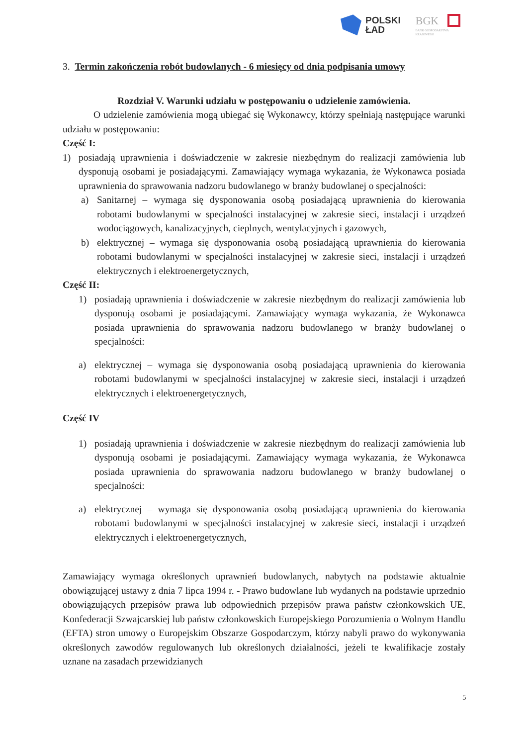POLSKI
ŁAD
BGK
BANK GOSPODARSTWA
KRAJOWEGO
3. Termin zakończenia robót budowlanych - 6 miesięcy od dnia podpisania umowy
Rozdział V. Warunki udziału w postępowaniu o udzielenie zamówienia.
O udzielenie zamówienia mogą ubiegać się Wykonawcy, którzy spełniają następujące warunki udziału w postępowaniu:
Część I:
1) posiadają uprawnienia i doświadczenie w zakresie niezbędnym do realizacji zamówienia lub dysponują osobami je posiadającymi. Zamawiający wymaga wykazania, że Wykonawca posiada uprawnienia do sprawowania nadzoru budowlanego w branży budowlanej o specjalności:
a) Sanitarnej – wymaga się dysponowania osobą posiadającą uprawnienia do kierowania robotami budowlanymi w specjalności instalacyjnej w zakresie sieci, instalacji i urządzeń wodociągowych, kanalizacyjnych, cieplnych, wentylacyjnych i gazowych,
b) elektrycznej – wymaga się dysponowania osobą posiadającą uprawnienia do kierowania robotami budowlanymi w specjalności instalacyjnej w zakresie sieci, instalacji i urządzeń elektrycznych i elektroenergetycznych,
Część II:
1) posiadają uprawnienia i doświadczenie w zakresie niezbędnym do realizacji zamówienia lub dysponują osobami je posiadającymi. Zamawiający wymaga wykazania, że Wykonawca posiada uprawnienia do sprawowania nadzoru budowlanego w branży budowlanej o specjalności:
a) elektrycznej – wymaga się dysponowania osobą posiadającą uprawnienia do kierowania robotami budowlanymi w specjalności instalacyjnej w zakresie sieci, instalacji i urządzeń elektrycznych i elektroenergetycznych,
Część IV
1) posiadają uprawnienia i doświadczenie w zakresie niezbędnym do realizacji zamówienia lub dysponują osobami je posiadającymi. Zamawiający wymaga wykazania, że Wykonawca posiada uprawnienia do sprawowania nadzoru budowlanego w branży budowlanej o specjalności:
a) elektrycznej – wymaga się dysponowania osobą posiadającą uprawnienia do kierowania robotami budowlanymi w specjalności instalacyjnej w zakresie sieci, instalacji i urządzeń elektrycznych i elektroenergetycznych,
Zamawiający wymaga określonych uprawnień budowlanych, nabytych na podstawie aktualnie obowiązującej ustawy z dnia 7 lipca 1994 r. - Prawo budowlane lub wydanych na podstawie uprzednio obowiązujących przepisów prawa lub odpowiednich przepisów prawa państw członkowskich UE, Konfederacji Szwajcarskiej lub państw członkowskich Europejskiego Porozumienia o Wolnym Handlu (EFTA) stron umowy o Europejskim Obszarze Gospodarczym, którzy nabyli prawo do wykonywania określonych zawodów regulowanych lub określonych działalności, jeżeli te kwalifikacje zostały uznane na zasadach przewidzianych
5